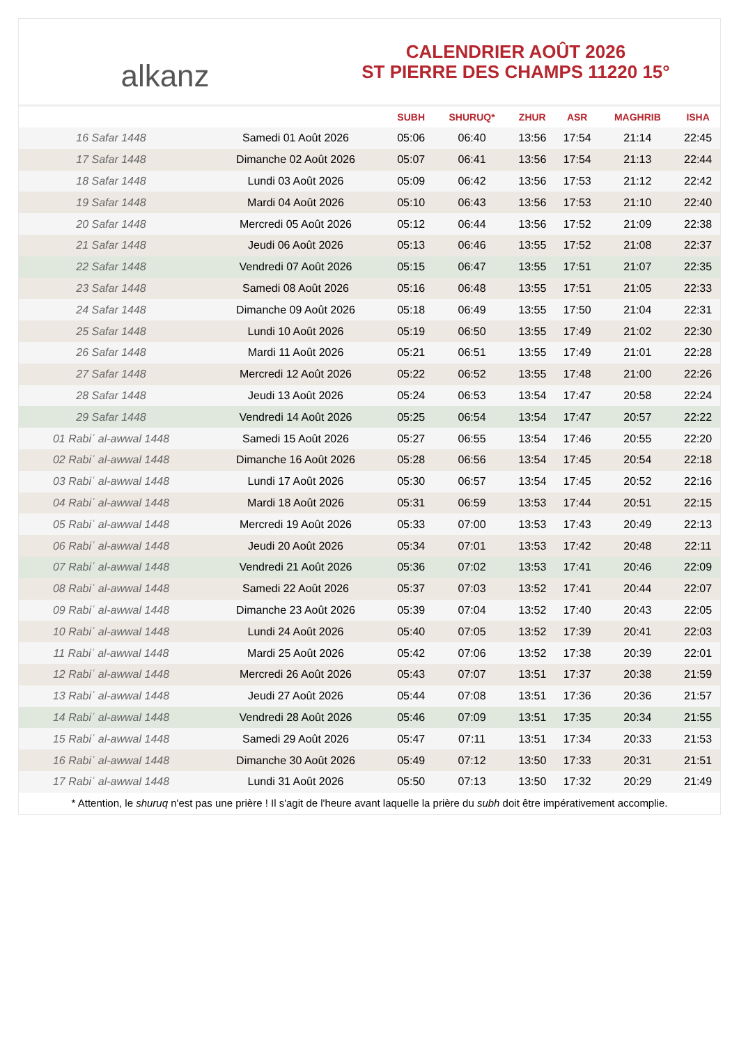alkanz
CALENDRIER AOÛT 2026
ST PIERRE DES CHAMPS 11220 15°
| | | SUBH | SHURUQ* | ZHUR | ASR | MAGHRIB | ISHA |
| --- | --- | --- | --- | --- | --- | --- | --- |
| 16 Safar 1448 | Samedi 01 Août 2026 | 05:06 | 06:40 | 13:56 | 17:54 | 21:14 | 22:45 |
| 17 Safar 1448 | Dimanche 02 Août 2026 | 05:07 | 06:41 | 13:56 | 17:54 | 21:13 | 22:44 |
| 18 Safar 1448 | Lundi 03 Août 2026 | 05:09 | 06:42 | 13:56 | 17:53 | 21:12 | 22:42 |
| 19 Safar 1448 | Mardi 04 Août 2026 | 05:10 | 06:43 | 13:56 | 17:53 | 21:10 | 22:40 |
| 20 Safar 1448 | Mercredi 05 Août 2026 | 05:12 | 06:44 | 13:56 | 17:52 | 21:09 | 22:38 |
| 21 Safar 1448 | Jeudi 06 Août 2026 | 05:13 | 06:46 | 13:55 | 17:52 | 21:08 | 22:37 |
| 22 Safar 1448 | Vendredi 07 Août 2026 | 05:15 | 06:47 | 13:55 | 17:51 | 21:07 | 22:35 |
| 23 Safar 1448 | Samedi 08 Août 2026 | 05:16 | 06:48 | 13:55 | 17:51 | 21:05 | 22:33 |
| 24 Safar 1448 | Dimanche 09 Août 2026 | 05:18 | 06:49 | 13:55 | 17:50 | 21:04 | 22:31 |
| 25 Safar 1448 | Lundi 10 Août 2026 | 05:19 | 06:50 | 13:55 | 17:49 | 21:02 | 22:30 |
| 26 Safar 1448 | Mardi 11 Août 2026 | 05:21 | 06:51 | 13:55 | 17:49 | 21:01 | 22:28 |
| 27 Safar 1448 | Mercredi 12 Août 2026 | 05:22 | 06:52 | 13:55 | 17:48 | 21:00 | 22:26 |
| 28 Safar 1448 | Jeudi 13 Août 2026 | 05:24 | 06:53 | 13:54 | 17:47 | 20:58 | 22:24 |
| 29 Safar 1448 | Vendredi 14 Août 2026 | 05:25 | 06:54 | 13:54 | 17:47 | 20:57 | 22:22 |
| 01 Rabiʿ al-awwal 1448 | Samedi 15 Août 2026 | 05:27 | 06:55 | 13:54 | 17:46 | 20:55 | 22:20 |
| 02 Rabiʿ al-awwal 1448 | Dimanche 16 Août 2026 | 05:28 | 06:56 | 13:54 | 17:45 | 20:54 | 22:18 |
| 03 Rabiʿ al-awwal 1448 | Lundi 17 Août 2026 | 05:30 | 06:57 | 13:54 | 17:45 | 20:52 | 22:16 |
| 04 Rabiʿ al-awwal 1448 | Mardi 18 Août 2026 | 05:31 | 06:59 | 13:53 | 17:44 | 20:51 | 22:15 |
| 05 Rabiʿ al-awwal 1448 | Mercredi 19 Août 2026 | 05:33 | 07:00 | 13:53 | 17:43 | 20:49 | 22:13 |
| 06 Rabiʿ al-awwal 1448 | Jeudi 20 Août 2026 | 05:34 | 07:01 | 13:53 | 17:42 | 20:48 | 22:11 |
| 07 Rabiʿ al-awwal 1448 | Vendredi 21 Août 2026 | 05:36 | 07:02 | 13:53 | 17:41 | 20:46 | 22:09 |
| 08 Rabiʿ al-awwal 1448 | Samedi 22 Août 2026 | 05:37 | 07:03 | 13:52 | 17:41 | 20:44 | 22:07 |
| 09 Rabiʿ al-awwal 1448 | Dimanche 23 Août 2026 | 05:39 | 07:04 | 13:52 | 17:40 | 20:43 | 22:05 |
| 10 Rabiʿ al-awwal 1448 | Lundi 24 Août 2026 | 05:40 | 07:05 | 13:52 | 17:39 | 20:41 | 22:03 |
| 11 Rabiʿ al-awwal 1448 | Mardi 25 Août 2026 | 05:42 | 07:06 | 13:52 | 17:38 | 20:39 | 22:01 |
| 12 Rabiʿ al-awwal 1448 | Mercredi 26 Août 2026 | 05:43 | 07:07 | 13:51 | 17:37 | 20:38 | 21:59 |
| 13 Rabiʿ al-awwal 1448 | Jeudi 27 Août 2026 | 05:44 | 07:08 | 13:51 | 17:36 | 20:36 | 21:57 |
| 14 Rabiʿ al-awwal 1448 | Vendredi 28 Août 2026 | 05:46 | 07:09 | 13:51 | 17:35 | 20:34 | 21:55 |
| 15 Rabiʿ al-awwal 1448 | Samedi 29 Août 2026 | 05:47 | 07:11 | 13:51 | 17:34 | 20:33 | 21:53 |
| 16 Rabiʿ al-awwal 1448 | Dimanche 30 Août 2026 | 05:49 | 07:12 | 13:50 | 17:33 | 20:31 | 21:51 |
| 17 Rabiʿ al-awwal 1448 | Lundi 31 Août 2026 | 05:50 | 07:13 | 13:50 | 17:32 | 20:29 | 21:49 |
* Attention, le shuruq n'est pas une prière ! Il s'agit de l'heure avant laquelle la prière du subh doit être impérativement accomplie.